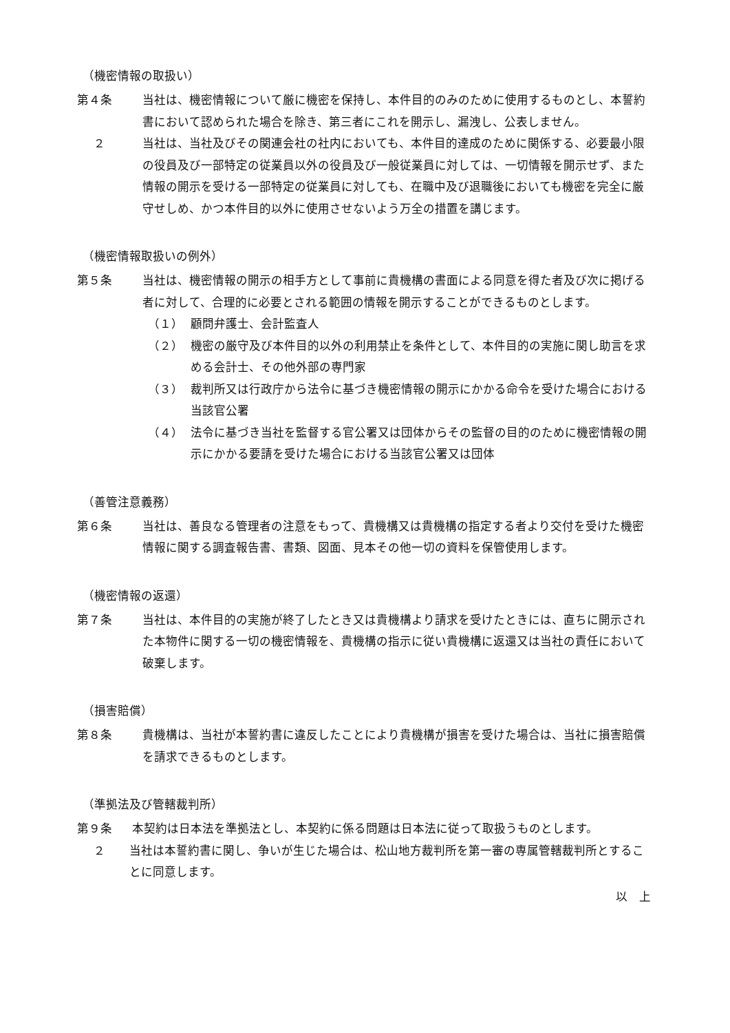（機密情報の取扱い）
第４条 当社は、機密情報について厳に機密を保持し、本件目的のみのために使用するものとし、本誓約書において認められた場合を除き、第三者にこれを開示し、漏洩し、公表しません。
２ 当社は、当社及びその関連会社の社内においても、本件目的達成のために関係する、必要最小限の役員及び一部特定の従業員以外の役員及び一般従業員に対しては、一切情報を開示せず、また情報の開示を受ける一部特定の従業員に対しても、在職中及び退職後においても機密を完全に厳守せしめ、かつ本件目的以外に使用させないよう万全の措置を講じます。
（機密情報取扱いの例外）
第５条 当社は、機密情報の開示の相手方として事前に貴機構の書面による同意を得た者及び次に掲げる者に対して、合理的に必要とされる範囲の情報を開示することができるものとします。
（１） 顧問弁護士、会計監査人
（２） 機密の厳守及び本件目的以外の利用禁止を条件として、本件目的の実施に関し助言を求める会計士、その他外部の専門家
（３） 裁判所又は行政庁から法令に基づき機密情報の開示にかかる命令を受けた場合における当該官公署
（４） 法令に基づき当社を監督する官公署又は団体からその監督の目的のために機密情報の開示にかかる要請を受けた場合における当該官公署又は団体
（善管注意義務）
第６条 当社は、善良なる管理者の注意をもって、貴機構又は貴機構の指定する者より交付を受けた機密情報に関する調査報告書、書類、図面、見本その他一切の資料を保管使用します。
（機密情報の返還）
第７条 当社は、本件目的の実施が終了したとき又は貴機構より請求を受けたときには、直ちに開示された本物件に関する一切の機密情報を、貴機構の指示に従い貴機構に返還又は当社の責任において破棄します。
（損害賠償）
第８条 貴機構は、当社が本誓約書に違反したことにより貴機構が損害を受けた場合は、当社に損害賠償を請求できるものとします。
（準拠法及び管轄裁判所）
第９条 本契約は日本法を準拠法とし、本契約に係る問題は日本法に従って取扱うものとします。
２ 当社は本誓約書に関し、争いが生じた場合は、松山地方裁判所を第一審の専属管轄裁判所とすることに同意します。
以　上